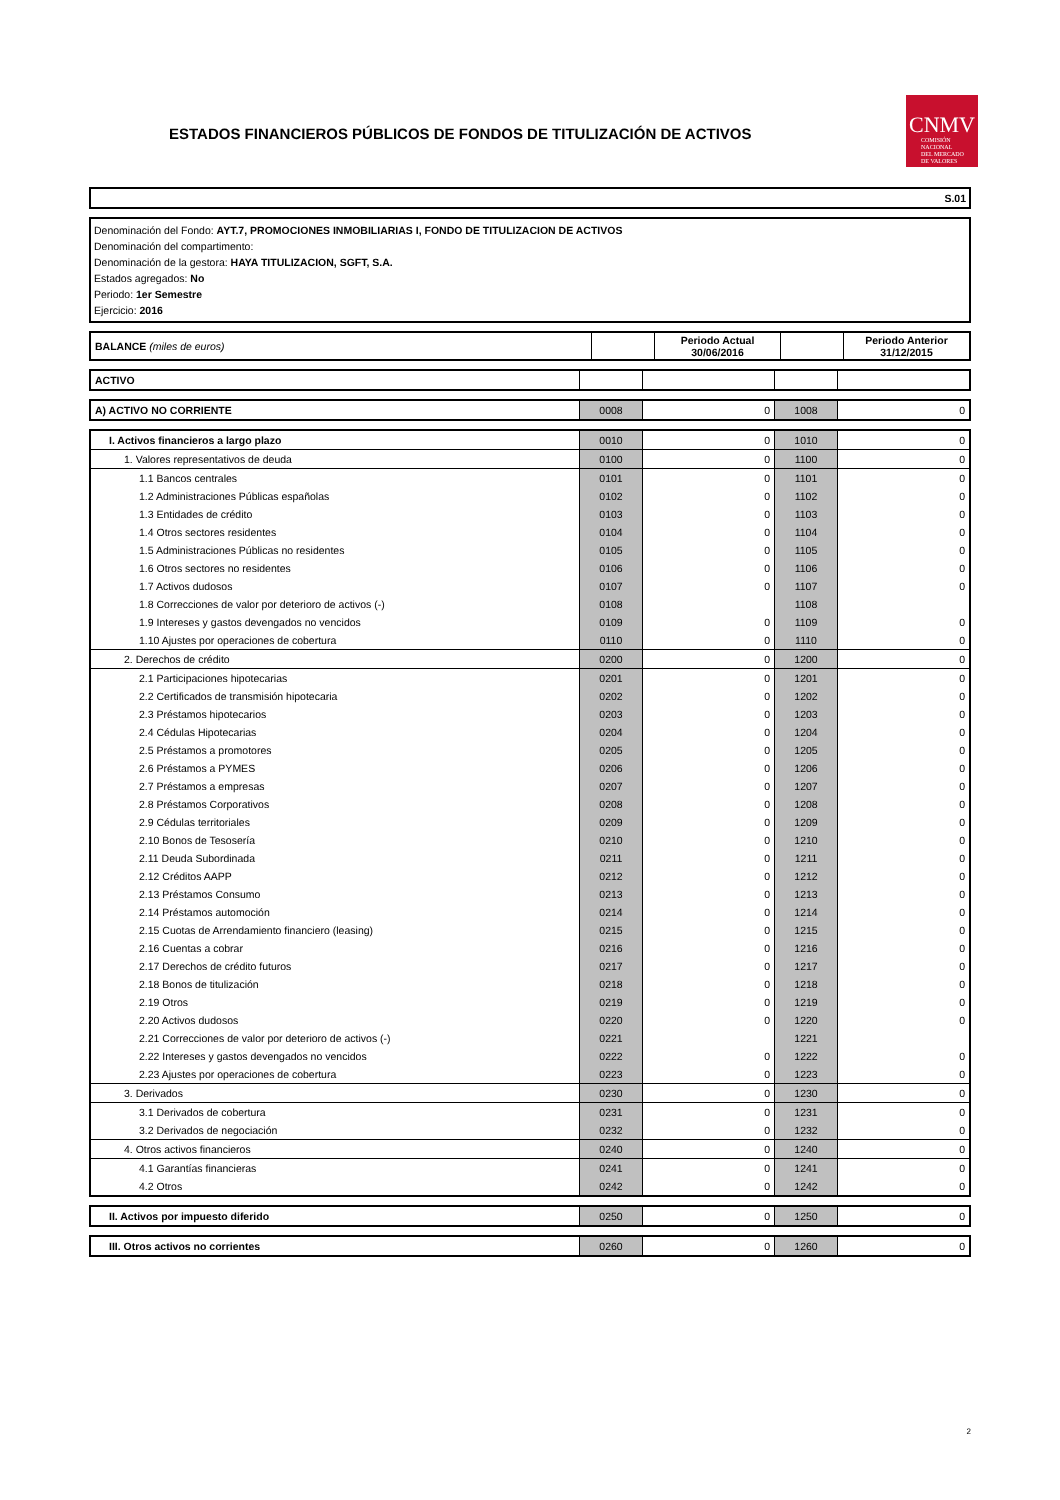ESTADOS FINANCIEROS PÚBLICOS DE FONDOS DE TITULIZACIÓN DE ACTIVOS
CNMV
COMISIÓN
NACIONAL
DEL MERCADO
DE VALORES
S.01
Denominación del Fondo: AYT.7, PROMOCIONES INMOBILIARIAS I, FONDO DE TITULIZACION DE ACTIVOS
Denominación del compartimento:
Denominación de la gestora: HAYA TITULIZACION, SGFT, S.A.
Estados agregados: No
Periodo: 1er Semestre
Ejercicio: 2016
| BALANCE (miles de euros) | | Periodo Actual 30/06/2016 | | Periodo Anterior 31/12/2015 |
| ACTIVO | | | | |
| A) ACTIVO NO CORRIENTE | 0008 | 0 | 1008 | 0 |
| I. Activos financieros a largo plazo | 0010 | 0 | 1010 | 0 |
| 1. Valores representativos de deuda | 0100 | 0 | 1100 | 0 |
| 1.1 Bancos centrales | 0101 | 0 | 1101 | 0 |
| 1.2 Administraciones Públicas españolas | 0102 | 0 | 1102 | 0 |
| 1.3 Entidades de crédito | 0103 | 0 | 1103 | 0 |
| 1.4 Otros sectores residentes | 0104 | 0 | 1104 | 0 |
| 1.5 Administraciones Públicas no residentes | 0105 | 0 | 1105 | 0 |
| 1.6 Otros sectores no residentes | 0106 | 0 | 1106 | 0 |
| 1.7 Activos dudosos | 0107 | 0 | 1107 | 0 |
| 1.8 Correcciones de valor por deterioro de activos (-) | 0108 | | 1108 | |
| 1.9 Intereses y gastos devengados no vencidos | 0109 | 0 | 1109 | 0 |
| 1.10 Ajustes por operaciones de cobertura | 0110 | 0 | 1110 | 0 |
| 2. Derechos de crédito | 0200 | 0 | 1200 | 0 |
| 2.1 Participaciones hipotecarias | 0201 | 0 | 1201 | 0 |
| 2.2 Certificados de transmisión hipotecaria | 0202 | 0 | 1202 | 0 |
| 2.3 Préstamos hipotecarios | 0203 | 0 | 1203 | 0 |
| 2.4 Cédulas Hipotecarias | 0204 | 0 | 1204 | 0 |
| 2.5 Préstamos a promotores | 0205 | 0 | 1205 | 0 |
| 2.6 Préstamos a PYMES | 0206 | 0 | 1206 | 0 |
| 2.7 Préstamos a empresas | 0207 | 0 | 1207 | 0 |
| 2.8 Préstamos Corporativos | 0208 | 0 | 1208 | 0 |
| 2.9 Cédulas territoriales | 0209 | 0 | 1209 | 0 |
| 2.10 Bonos de Tesosería | 0210 | 0 | 1210 | 0 |
| 2.11 Deuda Subordinada | 0211 | 0 | 1211 | 0 |
| 2.12 Créditos AAPP | 0212 | 0 | 1212 | 0 |
| 2.13 Préstamos Consumo | 0213 | 0 | 1213 | 0 |
| 2.14 Préstamos automoción | 0214 | 0 | 1214 | 0 |
| 2.15 Cuotas de Arrendamiento financiero (leasing) | 0215 | 0 | 1215 | 0 |
| 2.16 Cuentas a cobrar | 0216 | 0 | 1216 | 0 |
| 2.17 Derechos de crédito futuros | 0217 | 0 | 1217 | 0 |
| 2.18 Bonos de titulización | 0218 | 0 | 1218 | 0 |
| 2.19 Otros | 0219 | 0 | 1219 | 0 |
| 2.20 Activos dudosos | 0220 | 0 | 1220 | 0 |
| 2.21 Correcciones de valor por deterioro de activos (-) | 0221 | | 1221 | |
| 2.22 Intereses y gastos devengados no vencidos | 0222 | 0 | 1222 | 0 |
| 2.23 Ajustes por operaciones de cobertura | 0223 | 0 | 1223 | 0 |
| 3. Derivados | 0230 | 0 | 1230 | 0 |
| 3.1 Derivados de cobertura | 0231 | 0 | 1231 | 0 |
| 3.2 Derivados de negociación | 0232 | 0 | 1232 | 0 |
| 4. Otros activos financieros | 0240 | 0 | 1240 | 0 |
| 4.1 Garantías financieras | 0241 | 0 | 1241 | 0 |
| 4.2 Otros | 0242 | 0 | 1242 | 0 |
| II. Activos por impuesto diferido | 0250 | 0 | 1250 | 0 |
| III. Otros activos no corrientes | 0260 | 0 | 1260 | 0 |
2